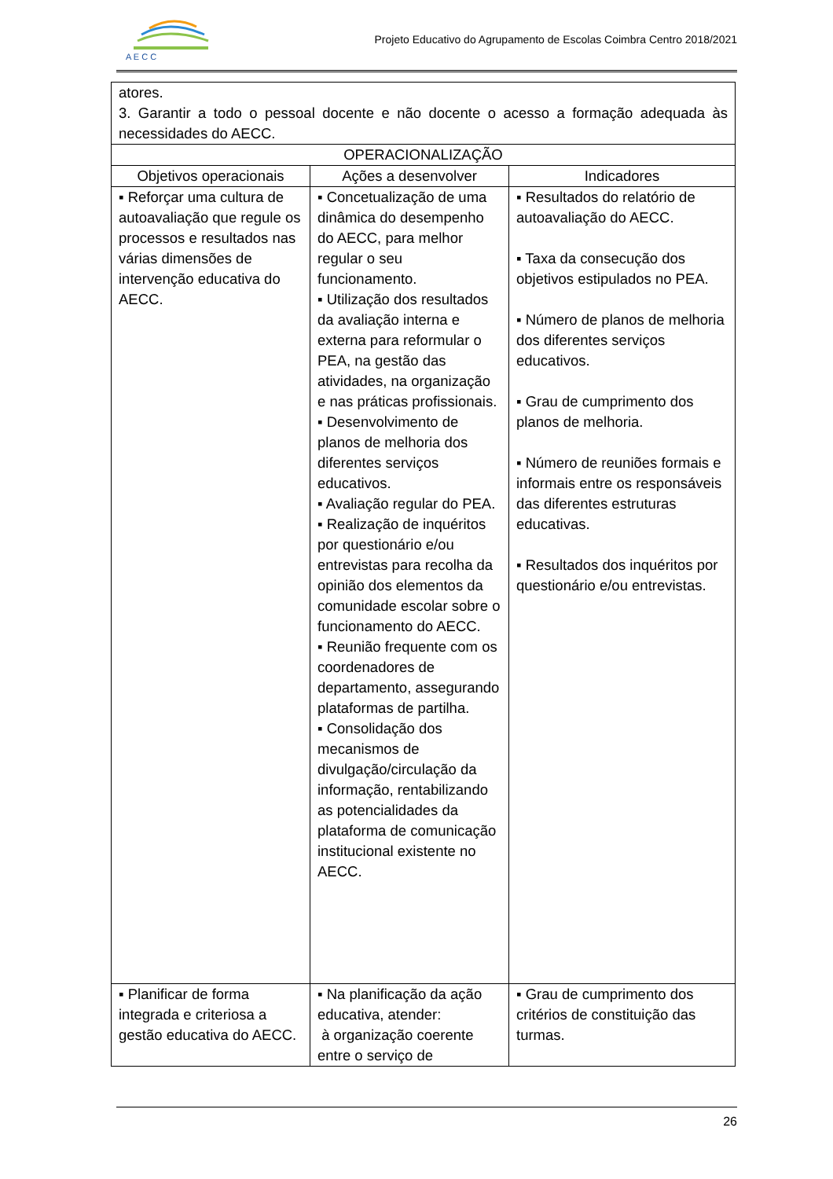A E C C
Projeto Educativo do Agrupamento de Escolas Coimbra Centro 2018/2021
| atores. 3. Garantir a todo o pessoal docente e não docente o acesso a formação adequada às necessidades do AECC. | | |
| OPERACIONALIZAÇÃO | | |
| Objetivos operacionais | Ações a desenvolver | Indicadores |
| ▪ Reforçar uma cultura de autoavaliação que regule os processos e resultados nas várias dimensões de intervenção educativa do AECC. | ▪ Concetualização de uma dinâmica do desempenho do AECC, para melhor regular o seu funcionamento. ▪ Utilização dos resultados da avaliação interna e externa para reformular o PEA, na gestão das atividades, na organização e nas práticas profissionais. ▪ Desenvolvimento de planos de melhoria dos diferentes serviços educativos. ▪ Avaliação regular do PEA. ▪ Realização de inquéritos por questionário e/ou entrevistas para recolha da opinião dos elementos da comunidade escolar sobre o funcionamento do AECC. ▪ Reunião frequente com os coordenadores de departamento, assegurando plataformas de partilha. ▪ Consolidação dos mecanismos de divulgação/circulação da informação, rentabilizando as potencialidades da plataforma de comunicação institucional existente no AECC. | ▪ Resultados do relatório de autoavaliação do AECC. ▪ Taxa da consecução dos objetivos estipulados no PEA. ▪ Número de planos de melhoria dos diferentes serviços educativos. ▪ Grau de cumprimento dos planos de melhoria. ▪ Número de reuniões formais e informais entre os responsáveis das diferentes estruturas educativas. ▪ Resultados dos inquéritos por questionário e/ou entrevistas. |
| ▪ Planificar de forma integrada e criteriosa a gestão educativa do AECC. | ▪ Na planificação da ação educativa, atender: à organização coerente entre o serviço de | ▪ Grau de cumprimento dos critérios de constituição das turmas. |
26